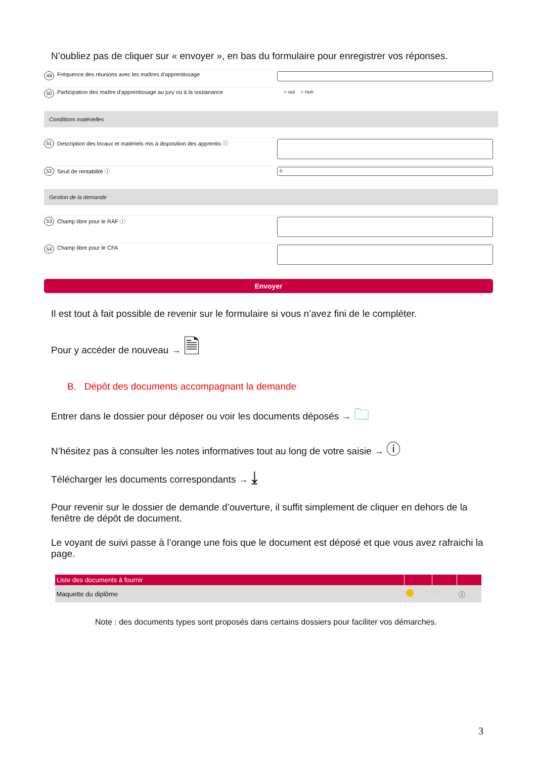N’oubliez pas de cliquer sur « envoyer », en bas du formulaire pour enregistrer vos réponses.
49 Fréquence des réunions avec les maîtres d'apprentissage
50 Participation des maître d'apprentissage au jury ou à la soutanance
○ oui ○ non
Conditions matérielles
51 Description des locaux et matériels mis à disposition des apprentis ⓘ
52 Seuil de rentabilité ⓘ
0
Gestion de la demande
53 Champ libre pour le RAF ⓘ
54 Champ libre pour le CFA
Envoyer
Il est tout à fait possible de revenir sur le formulaire si vous n’avez fini de le compléter.
Pour y accéder de nouveau → 🗎
B. Dépôt des documents accompagnant la demande
Entrer dans le dossier pour déposer ou voir les documents déposés → 🗀
N’hésitez pas à consulter les notes informatives tout au long de votre saisie → ⓘ
Télécharger les documents correspondants → ⤓
Pour revenir sur le dossier de demande d’ouverture, il suffit simplement de cliquer en dehors de la fenêtre de dépôt de document.
Le voyant de suivi passe à l’orange une fois que le document est déposé et que vous avez rafraichi la page.
| Liste des documents à fournir | | | |
| --- | --- | --- | --- |
| Maquette du diplôme | | 🗀 | ⓘ |
Note : des documents types sont proposés dans certains dossiers pour faciliter vos démarches.
3